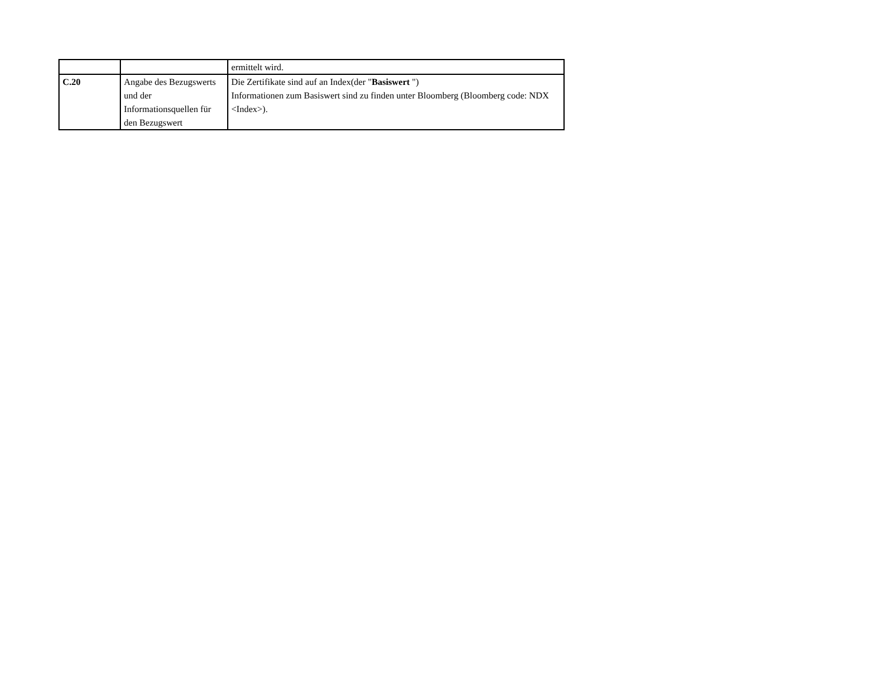| | | ermittelt wird. |
| C.20 | Angabe des Bezugswerts und der Informationsquellen für den Bezugswert | Die Zertifikate sind auf an Index(der " Basiswert ") Informationen zum Basiswert sind zu finden unter Bloomberg (Bloomberg code: NDX <Index>). |